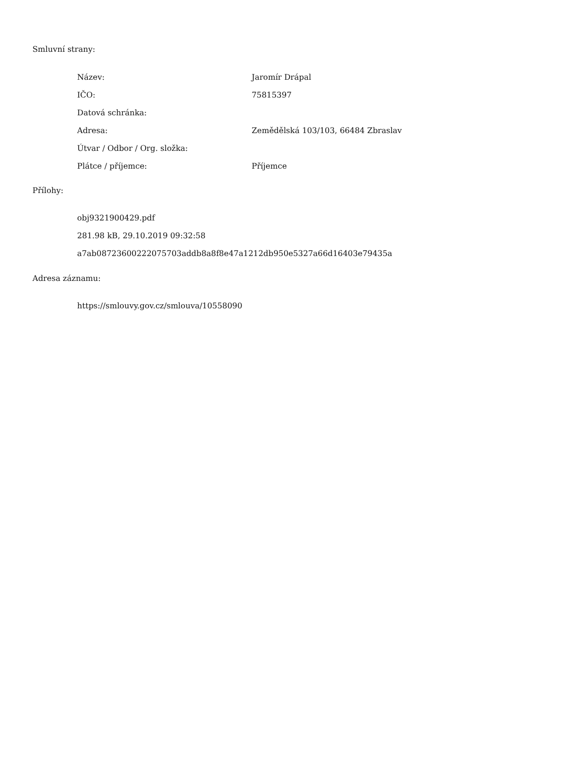Smluvní strany:
| Název: | Jaromír Drápal |
| IČO: | 75815397 |
| Datová schránka: | |
| Adresa: | Zemědělská 103/103, 66484 Zbraslav |
| Útvar / Odbor / Org. složka: | |
| Plátce / příjemce: | Příjemce |
Přílohy:
obj9321900429.pdf
281.98 kB, 29.10.2019 09:32:58
a7ab08723600222075703addb8a8f8e47a1212db950e5327a66d16403e79435a
Adresa záznamu:
https://smlouvy.gov.cz/smlouva/10558090